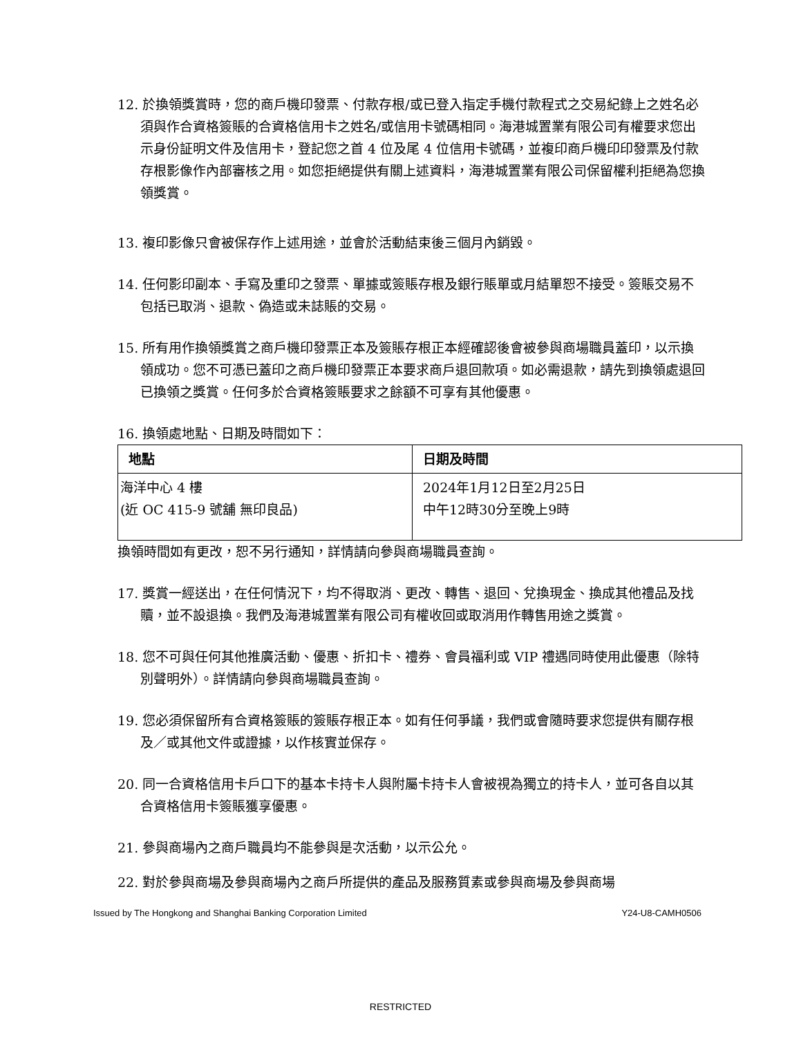12. 於換領獎賞時，您的商戶機印發票、付款存根/或已登入指定手機付款程式之交易紀錄上之姓名必須與作合資格簽賬的合資格信用卡之姓名/或信用卡號碼相同。海港城置業有限公司有權要求您出示身份証明文件及信用卡，登記您之首 4 位及尾 4 位信用卡號碼，並複印商戶機印印發票及付款存根影像作內部審核之用。如您拒絕提供有關上述資料，海港城置業有限公司保留權利拒絕為您換領獎賞。
13. 複印影像只會被保存作上述用途，並會於活動結束後三個月內銷毀。
14. 任何影印副本、手寫及重印之發票、單據或簽賬存根及銀行賬單或月結單恕不接受。簽賬交易不包括已取消、退款、偽造或未誌賬的交易。
15. 所有用作換領獎賞之商戶機印發票正本及簽賬存根正本經確認後會被參與商場職員蓋印，以示換領成功。您不可憑已蓋印之商戶機印發票正本要求商戶退回款項。如必需退款，請先到換領處退回已換領之獎賞。任何多於合資格簽賬要求之餘額不可享有其他優惠。
16. 換領處地點、日期及時間如下：
| 地點 | 日期及時間 |
| --- | --- |
| 海洋中心 4 樓 (近 OC 415-9 號舖 無印良品) | 2024年1月12日至2月25日 中午12時30分至晚上9時 |
換領時間如有更改，恕不另行通知，詳情請向參與商場職員查詢。
17. 獎賞一經送出，在任何情況下，均不得取消、更改、轉售、退回、兌換現金、換成其他禮品及找贖，並不設退換。我們及海港城置業有限公司有權收回或取消用作轉售用途之獎賞。
18. 您不可與任何其他推廣活動、優惠、折扣卡、禮券、會員福利或 VIP 禮遇同時使用此優惠（除特別聲明外）。詳情請向參與商場職員查詢。
19. 您必須保留所有合資格簽賬的簽賬存根正本。如有任何爭議，我們或會隨時要求您提供有關存根及／或其他文件或證據，以作核實並保存。
20. 同一合資格信用卡戶口下的基本卡持卡人與附屬卡持卡人會被視為獨立的持卡人，並可各自以其合資格信用卡簽賬獲享優惠。
21. 參與商場內之商戶職員均不能參與是次活動，以示公允。
22. 對於參與商場及參與商場內之商戶所提供的產品及服務質素或參與商場及參與商場
Issued by The Hongkong and Shanghai Banking Corporation Limited Y24-U8-CAMH0506
RESTRICTED